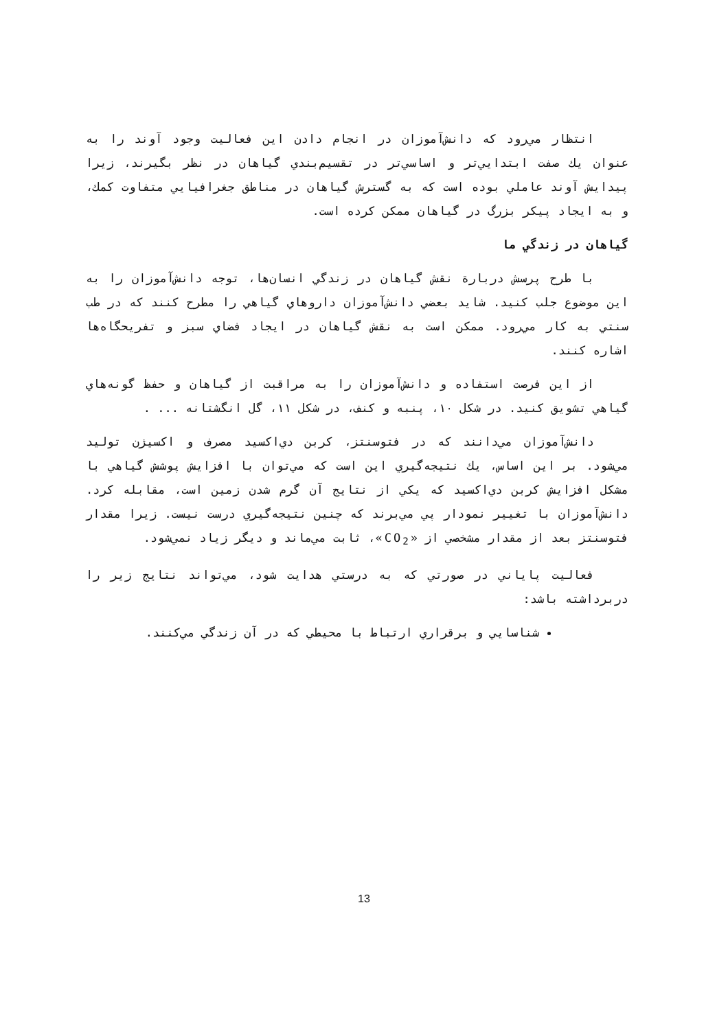انتظار مي‌رود كه دانش‌آموزان در انجام دادن اين فعاليت وجود آوند را به عنوان يك صفت ابتدايي‌تر و اساسي‌تر در تقسيم‌بندي گياهان در نظر بگيرند، زيرا پيدايش آوند عاملي بوده است كه به گسترش گياهان در مناطق جغرافيايي متفاوت كمك، و به ايجاد پيكر بزرگ در گياهان ممكن كرده است.
گياهان در زندگي ما
با طرح پرسش دربارة نقش گياهان در زندگي انسان‌ها، توجه دانش‌آموزان را به اين موضوع جلب كنيد. شايد بعضي دانش‌آموزان داروهاي گياهي را مطرح كنند كه در طب سنتي به كار مي‌رود. ممكن است به نقش گياهان در ايجاد فضاي سبز و تفريحگاه‌ها اشاره كنند.
از اين فرصت استفاده و دانش‌آموزان را به مراقبت از گياهان و حفظ گونه‌هاي گياهي تشويق كنيد. در شكل ۱۰، پنبه و كنف، در شكل ۱۱، گل انگشتانه ... .
دانش‌آموزان مي‌دانند كه در فتوسنتز، كربن دي‌اكسيد مصرف و اكسيژن توليد مي‌شود. بر اين اساس، يك نتيجه‌گيري اين است كه مي‌توان با افزايش پوشش گياهي با مشكل افزايش كربن دي‌اكسيد كه يكي از نتايج آن گرم شدن زمين است، مقابله كرد. دانش‌آموزان با تغيير نمودار پي مي‌برند كه چنين نتيجه‌گيري درست نيست. زيرا مقدار فتوسنتز بعد از مقدار مشخصي از «CO<sub>2</sub>»، ثابت مي‌ماند و ديگر زياد نمي‌شود.
فعاليت پاياني در صورتي كه به درستي هدايت شود، مي‌تواند نتايج زير را دربرداشته باشد:
شناسايي و برقراري ارتباط با محيطي كه در آن زندگي مي‌كنند.
13